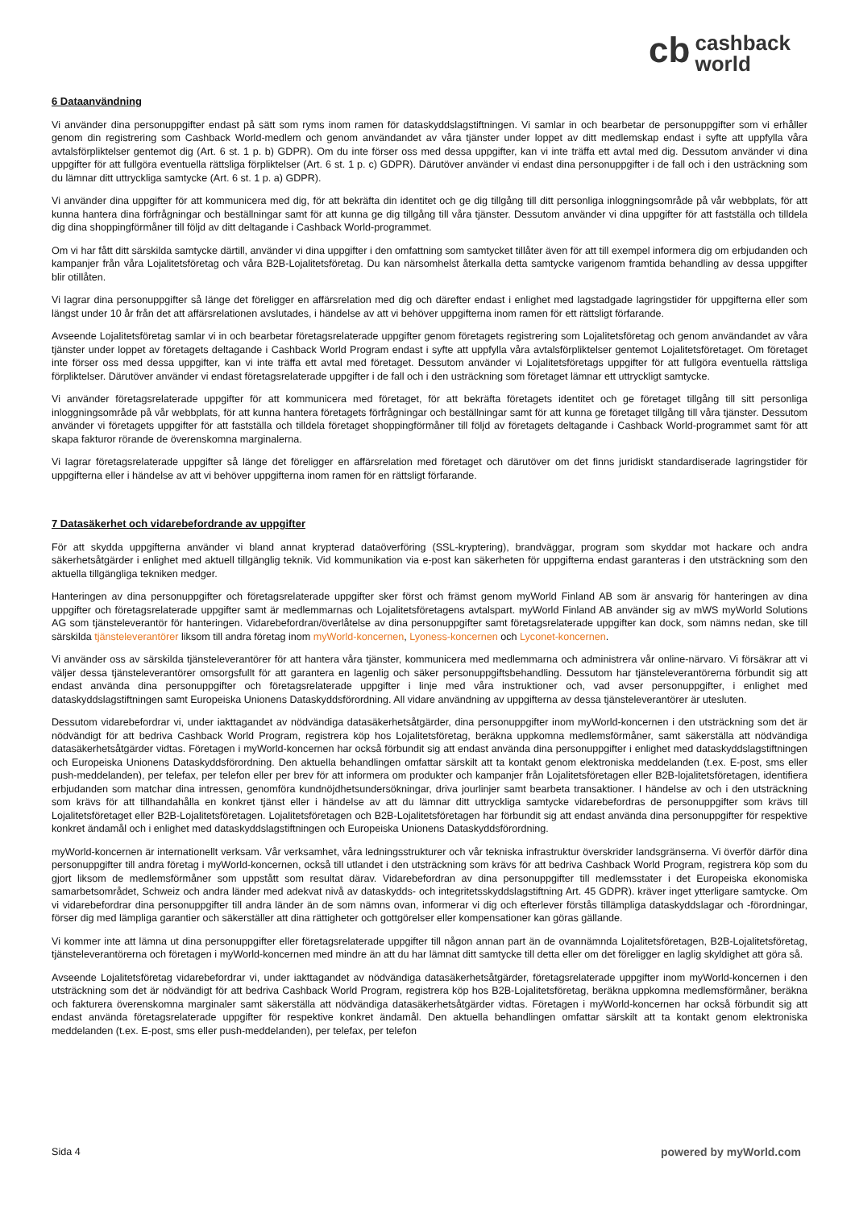cb cashback
world
6 Dataanvändning
Vi använder dina personuppgifter endast på sätt som ryms inom ramen för dataskyddslagstiftningen. Vi samlar in och bearbetar de personuppgifter som vi erhåller genom din registrering som Cashback World-medlem och genom användandet av våra tjänster under loppet av ditt medlemskap endast i syfte att uppfylla våra avtalsförpliktelser gentemot dig (Art. 6 st. 1 p. b) GDPR). Om du inte förser oss med dessa uppgifter, kan vi inte träffa ett avtal med dig. Dessutom använder vi dina uppgifter för att fullgöra eventuella rättsliga förpliktelser (Art. 6 st. 1 p. c) GDPR). Därutöver använder vi endast dina personuppgifter i de fall och i den usträckning som du lämnar ditt uttryckliga samtycke (Art. 6 st. 1 p. a) GDPR).
Vi använder dina uppgifter för att kommunicera med dig, för att bekräfta din identitet och ge dig tillgång till ditt personliga inloggningsområde på vår webbplats, för att kunna hantera dina förfrågningar och beställningar samt för att kunna ge dig tillgång till våra tjänster. Dessutom använder vi dina uppgifter för att fastställa och tilldela dig dina shoppingförmåner till följd av ditt deltagande i Cashback World-programmet.
Om vi har fått ditt särskilda samtycke därtill, använder vi dina uppgifter i den omfattning som samtycket tillåter även för att till exempel informera dig om erbjudanden och kampanjer från våra Lojalitetsföretag och våra B2B-Lojalitetsföretag. Du kan närsomhelst återkalla detta samtycke varigenom framtida behandling av dessa uppgifter blir otillåten.
Vi lagrar dina personuppgifter så länge det föreligger en affärsrelation med dig och därefter endast i enlighet med lagstadgade lagringstider för uppgifterna eller som längst under 10 år från det att affärsrelationen avslutades, i händelse av att vi behöver uppgifterna inom ramen för ett rättsligt förfarande.
Avseende Lojalitetsföretag samlar vi in och bearbetar företagsrelaterade uppgifter genom företagets registrering som Lojalitetsföretag och genom användandet av våra tjänster under loppet av företagets deltagande i Cashback World Program endast i syfte att uppfylla våra avtalsförpliktelser gentemot Lojalitetsföretaget. Om företaget inte förser oss med dessa uppgifter, kan vi inte träffa ett avtal med företaget. Dessutom använder vi Lojalitetsföretags uppgifter för att fullgöra eventuella rättsliga förpliktelser. Därutöver använder vi endast företagsrelaterade uppgifter i de fall och i den usträckning som företaget lämnar ett uttryckligt samtycke.
Vi använder företagsrelaterade uppgifter för att kommunicera med företaget, för att bekräfta företagets identitet och ge företaget tillgång till sitt personliga inloggningsområde på vår webbplats, för att kunna hantera företagets förfrågningar och beställningar samt för att kunna ge företaget tillgång till våra tjänster. Dessutom använder vi företagets uppgifter för att fastställa och tilldela företaget shoppingförmåner till följd av företagets deltagande i Cashback World-programmet samt för att skapa fakturor rörande de överenskomna marginalerna.
Vi lagrar företagsrelaterade uppgifter så länge det föreligger en affärsrelation med företaget och därutöver om det finns juridiskt standardiserade lagringstider för uppgifterna eller i händelse av att vi behöver uppgifterna inom ramen för en rättsligt förfarande.
7 Datasäkerhet och vidarebefordrande av uppgifter
För att skydda uppgifterna använder vi bland annat krypterad dataöverföring (SSL-kryptering), brandväggar, program som skyddar mot hackare och andra säkerhetsåtgärder i enlighet med aktuell tillgänglig teknik. Vid kommunikation via e-post kan säkerheten för uppgifterna endast garanteras i den utsträckning som den aktuella tillgängliga tekniken medger.
Hanteringen av dina personuppgifter och företagsrelaterade uppgifter sker först och främst genom myWorld Finland AB som är ansvarig för hanteringen av dina uppgifter och företagsrelaterade uppgifter samt är medlemmarnas och Lojalitetsföretagens avtalspart. myWorld Finland AB använder sig av mWS myWorld Solutions AG som tjänsteleverantör för hanteringen. Vidarebefordran/överlåtelse av dina personuppgifter samt företagsrelaterade uppgifter kan dock, som nämns nedan, ske till särskilda tjänsteleverantörer liksom till andra företag inom myWorld-koncernen, Lyoness-koncernen och Lyconet-koncernen.
Vi använder oss av särskilda tjänsteleverantörer för att hantera våra tjänster, kommunicera med medlemmarna och administrera vår online-närvaro. Vi försäkrar att vi väljer dessa tjänsteleverantörer omsorgsfullt för att garantera en lagenlig och säker personuppgiftsbehandling. Dessutom har tjänsteleverantörerna förbundit sig att endast använda dina personuppgifter och företagsrelaterade uppgifter i linje med våra instruktioner och, vad avser personuppgifter, i enlighet med dataskyddslagstiftningen samt Europeiska Unionens Dataskyddsförordning. All vidare användning av uppgifterna av dessa tjänsteleverantörer är utesluten.
Dessutom vidarebefordrar vi, under iakttagandet av nödvändiga datasäkerhetsåtgärder, dina personuppgifter inom myWorld-koncernen i den utsträckning som det är nödvändigt för att bedriva Cashback World Program, registrera köp hos Lojalitetsföretag, beräkna uppkomna medlemsförmåner, samt säkerställa att nödvändiga datasäkerhetsåtgärder vidtas. Företagen i myWorld-koncernen har också förbundit sig att endast använda dina personuppgifter i enlighet med dataskyddslagstiftningen och Europeiska Unionens Dataskyddsförordning. Den aktuella behandlingen omfattar särskilt att ta kontakt genom elektroniska meddelanden (t.ex. E-post, sms eller push-meddelanden), per telefax, per telefon eller per brev för att informera om produkter och kampanjer från Lojalitetsföretagen eller B2B-lojalitetsföretagen, identifiera erbjudanden som matchar dina intressen, genomföra kundnöjdhetsundersökningar, driva jourlinjer samt bearbeta transaktioner. I händelse av och i den utsträckning som krävs för att tillhandahålla en konkret tjänst eller i händelse av att du lämnar ditt uttryckliga samtycke vidarebefordras de personuppgifter som krävs till Lojalitetsföretaget eller B2B-Lojalitetsföretagen. Lojalitetsföretagen och B2B-Lojalitetsföretagen har förbundit sig att endast använda dina personuppgifter för respektive konkret ändamål och i enlighet med dataskyddslagstiftningen och Europeiska Unionens Dataskyddsförordning.
myWorld-koncernen är internationellt verksam. Vår verksamhet, våra ledningsstrukturer och vår tekniska infrastruktur överskrider landsgränserna. Vi överför därför dina personuppgifter till andra företag i myWorld-koncernen, också till utlandet i den utsträckning som krävs för att bedriva Cashback World Program, registrera köp som du gjort liksom de medlemsförmåner som uppstått som resultat därav. Vidarebefordran av dina personuppgifter till medlemsstater i det Europeiska ekonomiska samarbetsområdet, Schweiz och andra länder med adekvat nivå av dataskydds- och integritetsskyddslagstiftning Art. 45 GDPR). kräver inget ytterligare samtycke. Om vi vidarebefordrar dina personuppgifter till andra länder än de som nämns ovan, informerar vi dig och efterlever förstås tillämpliga dataskyddslagar och -förordningar, förser dig med lämpliga garantier och säkerställer att dina rättigheter och gottgörelser eller kompensationer kan göras gällande.
Vi kommer inte att lämna ut dina personuppgifter eller företagsrelaterade uppgifter till någon annan part än de ovannämnda Lojalitetsföretagen, B2B-Lojalitetsföretag, tjänsteleverantörerna och företagen i myWorld-koncernen med mindre än att du har lämnat ditt samtycke till detta eller om det föreligger en laglig skyldighet att göra så.
Avseende Lojalitetsföretag vidarebefordrar vi, under iakttagandet av nödvändiga datasäkerhetsåtgärder, företagsrelaterade uppgifter inom myWorld-koncernen i den utsträckning som det är nödvändigt för att bedriva Cashback World Program, registrera köp hos B2B-Lojalitetsföretag, beräkna uppkomna medlemsförmåner, beräkna och fakturera överenskomna marginaler samt säkerställa att nödvändiga datasäkerhetsåtgärder vidtas. Företagen i myWorld-koncernen har också förbundit sig att endast använda företagsrelaterade uppgifter för respektive konkret ändamål. Den aktuella behandlingen omfattar särskilt att ta kontakt genom elektroniska meddelanden (t.ex. E-post, sms eller push-meddelanden), per telefax, per telefon
Sida 4 powered by myWorld.com